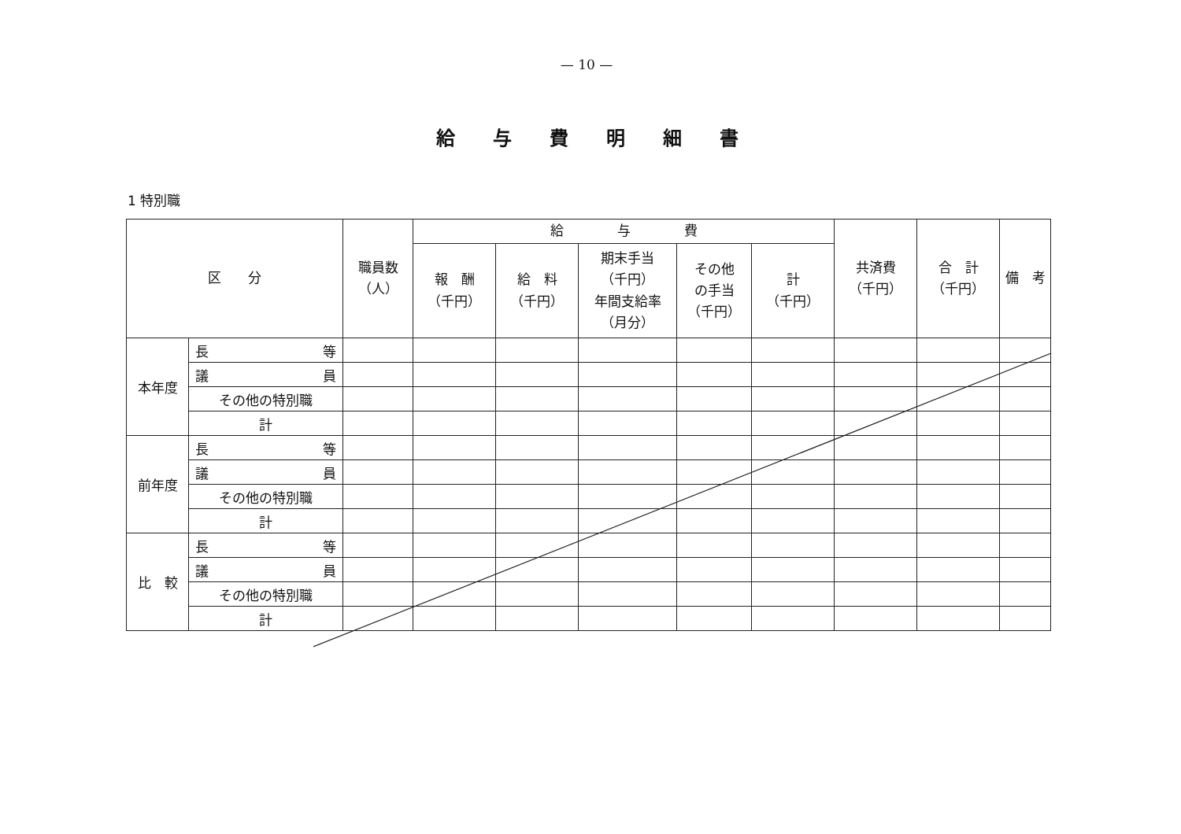— 10 —
給与費明細書
1 特別職
| 区 分 | | 職員数 （人） | 給 与 費 | | | | | 共済費 （千円） | 合 計 （千円） | 備 考 |
| --- | --- | --- | --- | --- | --- | --- | --- | --- | --- | --- |
| | | | 報 酬 （千円） | 給 料 （千円） | 期末手当 （千円） 年間支給率 （月分） | その他 の手当 （千円） | 計 （千円） | | | |
| 本年度 | 長 等 | | | | | | | | | |
| | 議 員 | | | | | | | | | |
| | その他の特別職 | | | | | | | | | |
| | 計 | | | | | | | | | |
| 前年度 | 長 等 | | | | | | | | | |
| | 議 員 | | | | | | | | | |
| | その他の特別職 | | | | | | | | | |
| | 計 | | | | | | | | | |
| 比 較 | 長 等 | | | | | | | | | |
| | 議 員 | | | | | | | | | |
| | その他の特別職 | | | | | | | | | |
| | 計 | | | | | | | | | |